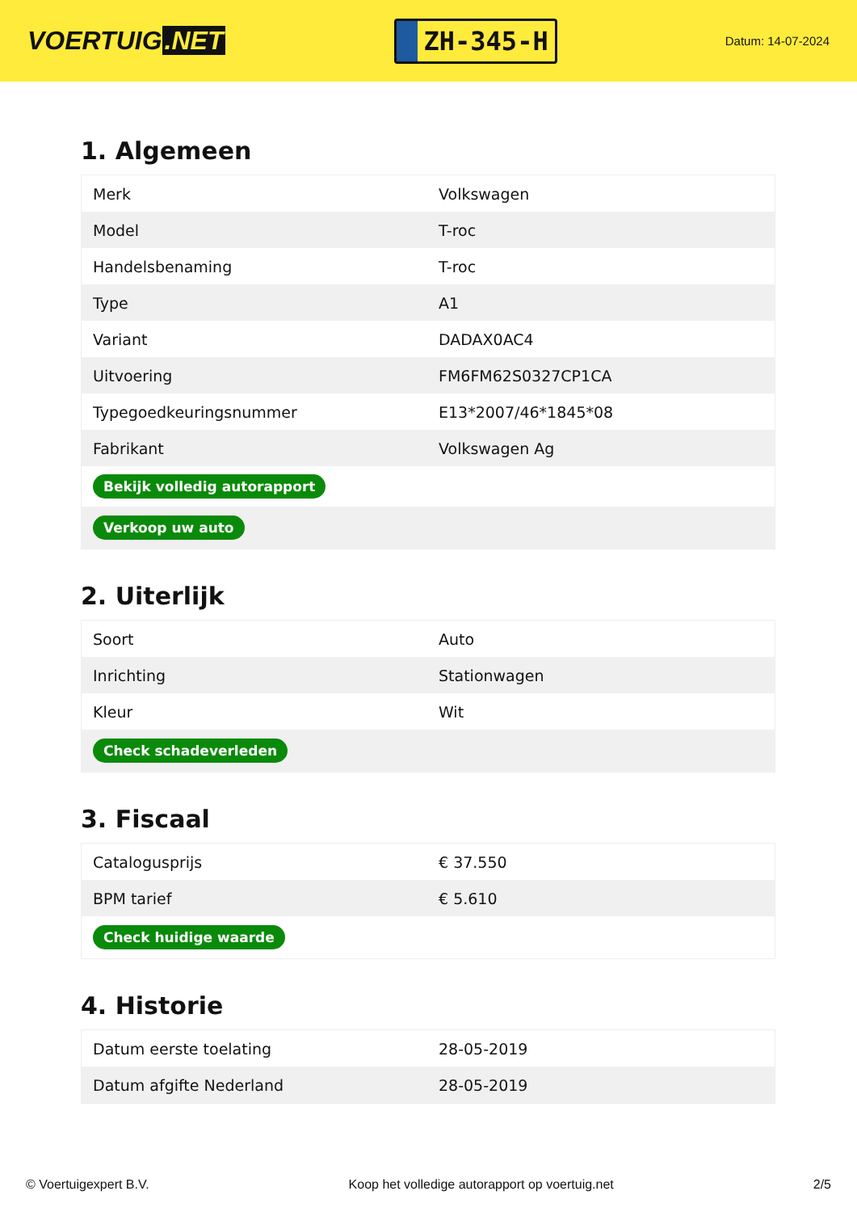VOERTUIG.NET
ZH-345-H
Datum: 14-07-2024
1. Algemeen
| Merk | Volkswagen |
| Model | T-roc |
| Handelsbenaming | T-roc |
| Type | A1 |
| Variant | DADAX0AC4 |
| Uitvoering | FM6FM62S0327CP1CA |
| Typegoedkeuringsnummer | E13*2007/46*1845*08 |
| Fabrikant | Volkswagen Ag |
| Bekijk volledig autorapport | |
| Verkoop uw auto | |
2. Uiterlijk
| Soort | Auto |
| Inrichting | Stationwagen |
| Kleur | Wit |
| Check schadeverleden | |
3. Fiscaal
| Catalogusprijs | € 37.550 |
| BPM tarief | € 5.610 |
| Check huidige waarde | |
4. Historie
| Datum eerste toelating | 28-05-2019 |
| Datum afgifte Nederland | 28-05-2019 |
© Voertuigexpert B.V. Koop het volledige autorapport op voertuig.net 2/5